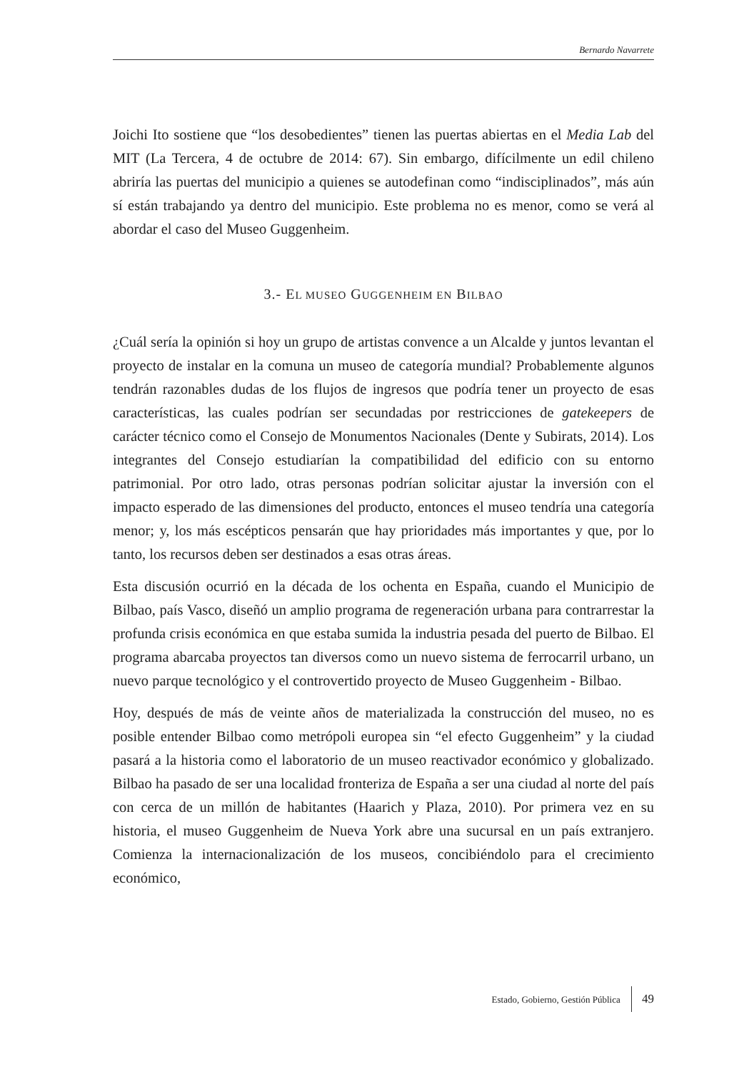Bernardo Navarrete
Joichi Ito sostiene que “los desobedientes” tienen las puertas abiertas en el Media Lab del MIT (La Tercera, 4 de octubre de 2014: 67). Sin embargo, difícilmente un edil chileno abriría las puertas del municipio a quienes se autodefinan como “indisciplinados”, más aún sí están trabajando ya dentro del municipio. Este problema no es menor, como se verá al abordar el caso del Museo Guggenheim.
3.- EL MUSEO GUGGENHEIM EN BILBAO
¿Cuál sería la opinión si hoy un grupo de artistas convence a un Alcalde y juntos levantan el proyecto de instalar en la comuna un museo de categoría mundial? Probablemente algunos tendrán razonables dudas de los flujos de ingresos que podría tener un proyecto de esas características, las cuales podrían ser secundadas por restricciones de gatekeepers de carácter técnico como el Consejo de Monumentos Nacionales (Dente y Subirats, 2014). Los integrantes del Consejo estudiarían la compatibilidad del edificio con su entorno patrimonial. Por otro lado, otras personas podrían solicitar ajustar la inversión con el impacto esperado de las dimensiones del producto, entonces el museo tendría una categoría menor; y, los más escépticos pensarán que hay prioridades más importantes y que, por lo tanto, los recursos deben ser destinados a esas otras áreas.
Esta discusión ocurrió en la década de los ochenta en España, cuando el Municipio de Bilbao, país Vasco, diseñó un amplio programa de regeneración urbana para contrarrestar la profunda crisis económica en que estaba sumida la industria pesada del puerto de Bilbao. El programa abarcaba proyectos tan diversos como un nuevo sistema de ferrocarril urbano, un nuevo parque tecnológico y el controvertido proyecto de Museo Guggenheim - Bilbao.
Hoy, después de más de veinte años de materializada la construcción del museo, no es posible entender Bilbao como metrópoli europea sin “el efecto Guggenheim” y la ciudad pasará a la historia como el laboratorio de un museo reactivador económico y globalizado. Bilbao ha pasado de ser una localidad fronteriza de España a ser una ciudad al norte del país con cerca de un millón de habitantes (Haarich y Plaza, 2010). Por primera vez en su historia, el museo Guggenheim de Nueva York abre una sucursal en un país extranjero. Comienza la internacionalización de los museos, concibiéndolo para el crecimiento económico,
Estado, Gobierno, Gestión Pública 49